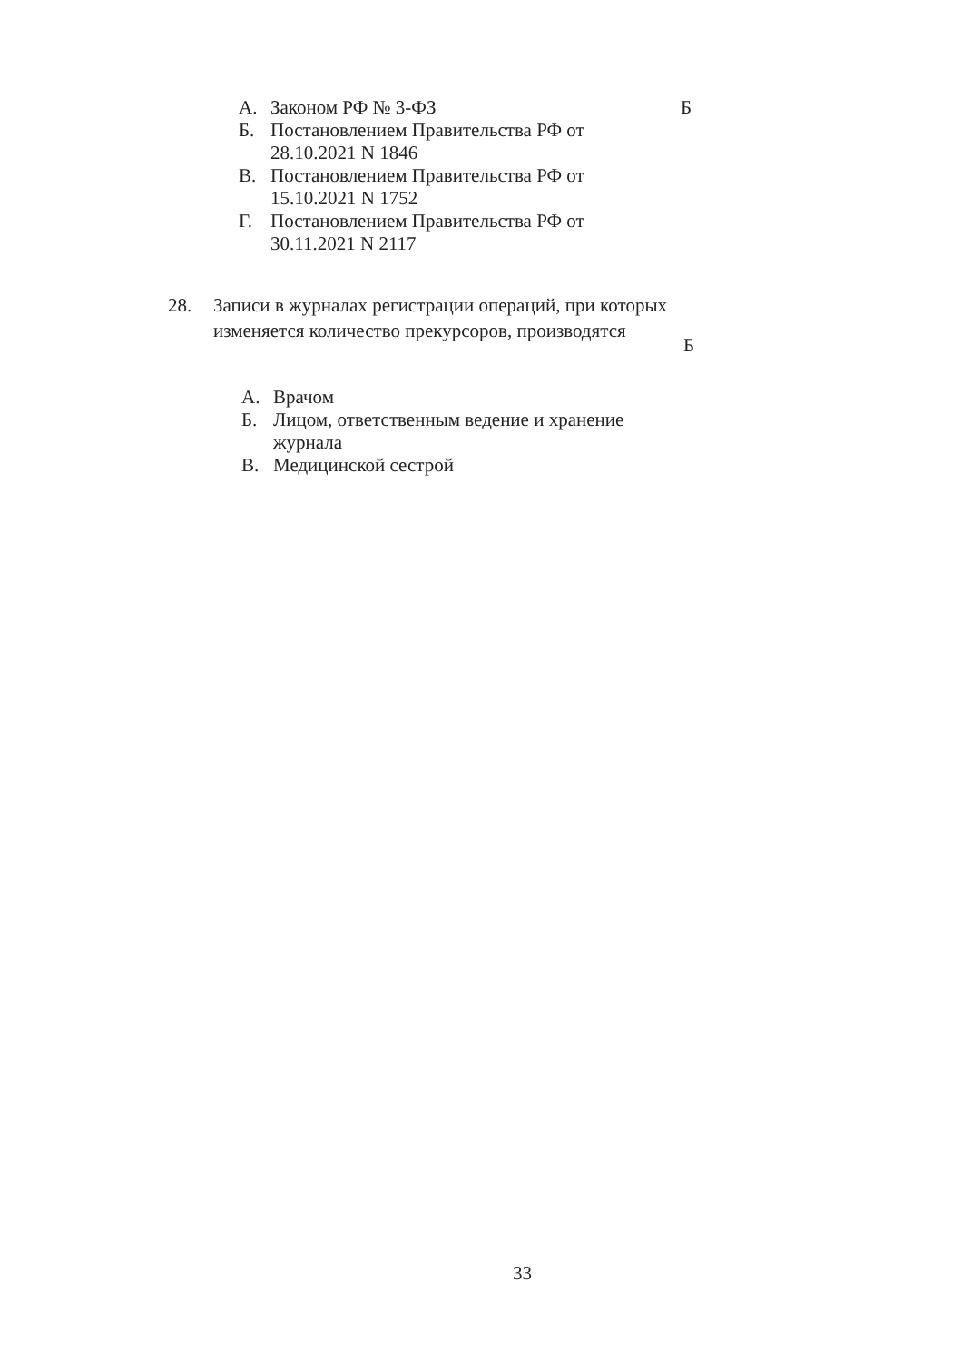А. Законом РФ № 3-ФЗ
Б. Постановлением Правительства РФ от 28.10.2021 N 1846
В. Постановлением Правительства РФ от 15.10.2021 N 1752
Г. Постановлением Правительства РФ от 30.11.2021 N 2117
Б
28. Записи в журналах регистрации операций, при которых изменяется количество прекурсоров, производятся
Б
А. Врачом
Б. Лицом, ответственным ведение и хранение журнала
В. Медицинской сестрой
33